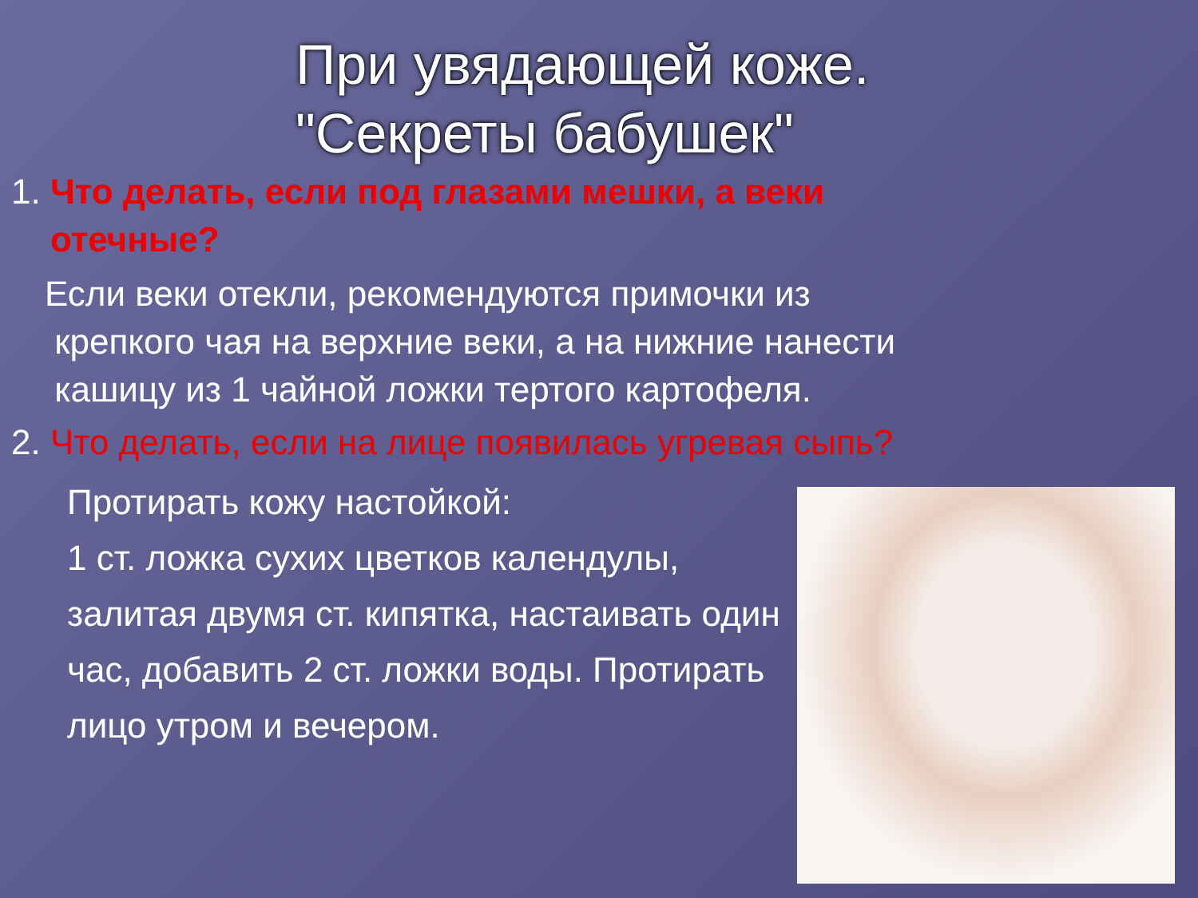При увядающей коже.
"Секреты бабушек"
1. Что делать, если под глазами мешки, а веки
отечные?
Если веки отекли, рекомендуются примочки из
крепкого чая на верхние веки, а на нижние нанести
кашицу из 1 чайной ложки тертого картофеля.
2. Что делать, если на лице появилась угревая сыпь?
Протирать кожу настойкой:
1 ст. ложка сухих цветков календулы, залитая двумя ст. кипятка, настаивать один час, добавить 2 ст. ложки воды. Протирать лицо утром и вечером.